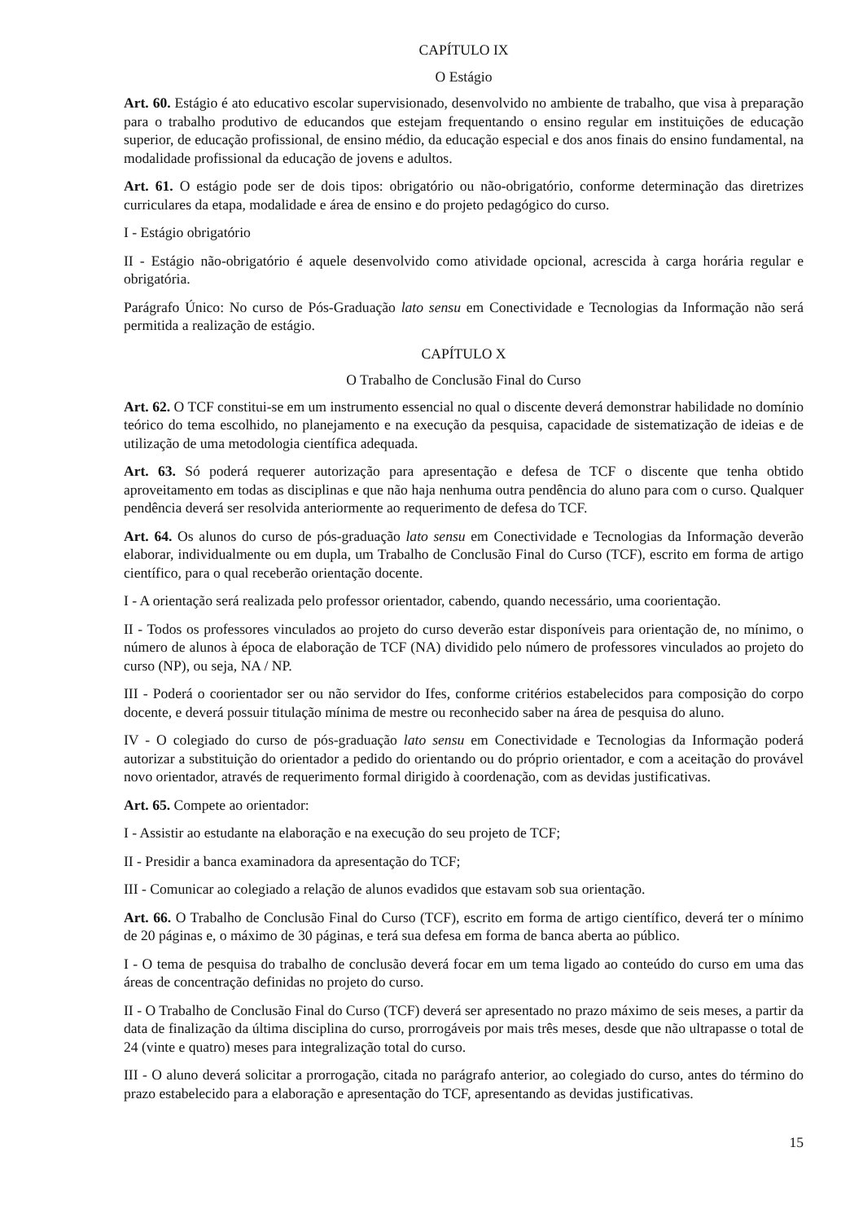CAPÍTULO IX
O Estágio
Art. 60. Estágio é ato educativo escolar supervisionado, desenvolvido no ambiente de trabalho, que visa à preparação para o trabalho produtivo de educandos que estejam frequentando o ensino regular em instituições de educação superior, de educação profissional, de ensino médio, da educação especial e dos anos finais do ensino fundamental, na modalidade profissional da educação de jovens e adultos.
Art. 61. O estágio pode ser de dois tipos: obrigatório ou não-obrigatório, conforme determinação das diretrizes curriculares da etapa, modalidade e área de ensino e do projeto pedagógico do curso.
I - Estágio obrigatório
II - Estágio não-obrigatório é aquele desenvolvido como atividade opcional, acrescida à carga horária regular e obrigatória.
Parágrafo Único: No curso de Pós-Graduação lato sensu em Conectividade e Tecnologias da Informação não será permitida a realização de estágio.
CAPÍTULO X
O Trabalho de Conclusão Final do Curso
Art. 62. O TCF constitui-se em um instrumento essencial no qual o discente deverá demonstrar habilidade no domínio teórico do tema escolhido, no planejamento e na execução da pesquisa, capacidade de sistematização de ideias e de utilização de uma metodologia científica adequada.
Art. 63. Só poderá requerer autorização para apresentação e defesa de TCF o discente que tenha obtido aproveitamento em todas as disciplinas e que não haja nenhuma outra pendência do aluno para com o curso. Qualquer pendência deverá ser resolvida anteriormente ao requerimento de defesa do TCF.
Art. 64. Os alunos do curso de pós-graduação lato sensu em Conectividade e Tecnologias da Informação deverão elaborar, individualmente ou em dupla, um Trabalho de Conclusão Final do Curso (TCF), escrito em forma de artigo científico, para o qual receberão orientação docente.
I - A orientação será realizada pelo professor orientador, cabendo, quando necessário, uma coorientação.
II - Todos os professores vinculados ao projeto do curso deverão estar disponíveis para orientação de, no mínimo, o número de alunos à época de elaboração de TCF (NA) dividido pelo número de professores vinculados ao projeto do curso (NP), ou seja, NA / NP.
III - Poderá o coorientador ser ou não servidor do Ifes, conforme critérios estabelecidos para composição do corpo docente, e deverá possuir titulação mínima de mestre ou reconhecido saber na área de pesquisa do aluno.
IV - O colegiado do curso de pós-graduação lato sensu em Conectividade e Tecnologias da Informação poderá autorizar a substituição do orientador a pedido do orientando ou do próprio orientador, e com a aceitação do provável novo orientador, através de requerimento formal dirigido à coordenação, com as devidas justificativas.
Art. 65. Compete ao orientador:
I - Assistir ao estudante na elaboração e na execução do seu projeto de TCF;
II - Presidir a banca examinadora da apresentação do TCF;
III - Comunicar ao colegiado a relação de alunos evadidos que estavam sob sua orientação.
Art. 66. O Trabalho de Conclusão Final do Curso (TCF), escrito em forma de artigo científico, deverá ter o mínimo de 20 páginas e, o máximo de 30 páginas, e terá sua defesa em forma de banca aberta ao público.
I - O tema de pesquisa do trabalho de conclusão deverá focar em um tema ligado ao conteúdo do curso em uma das áreas de concentração definidas no projeto do curso.
II - O Trabalho de Conclusão Final do Curso (TCF) deverá ser apresentado no prazo máximo de seis meses, a partir da data de finalização da última disciplina do curso, prorrogáveis por mais três meses, desde que não ultrapasse o total de 24 (vinte e quatro) meses para integralização total do curso.
III - O aluno deverá solicitar a prorrogação, citada no parágrafo anterior, ao colegiado do curso, antes do término do prazo estabelecido para a elaboração e apresentação do TCF, apresentando as devidas justificativas.
15